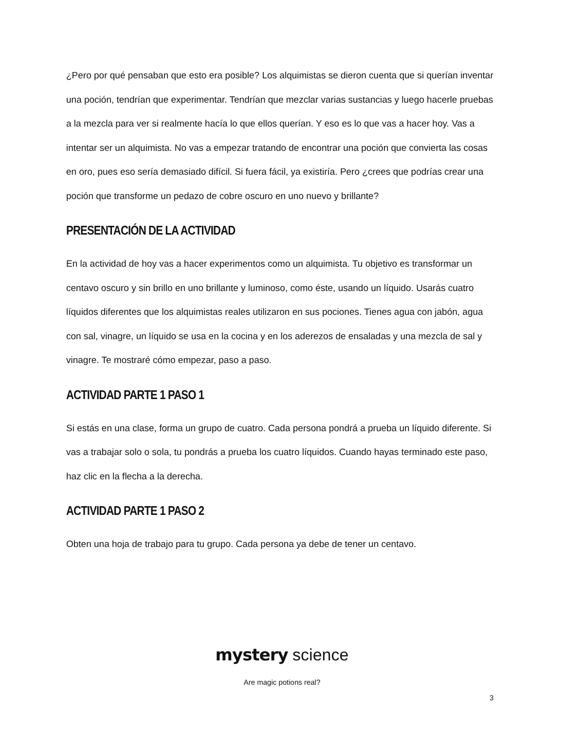¿Pero por qué pensaban que esto era posible? Los alquimistas se dieron cuenta que si querían inventar una poción, tendrían que experimentar. Tendrían que mezclar varias sustancias y luego hacerle pruebas a la mezcla para ver si realmente hacía lo que ellos querían. Y eso es lo que vas a hacer hoy. Vas a intentar ser un alquimista. No vas a empezar tratando de encontrar una poción que convierta las cosas en oro, pues eso sería demasiado difícil. Si fuera fácil, ya existiría. Pero ¿crees que podrías crear una poción que transforme un pedazo de cobre oscuro en uno nuevo y brillante?
PRESENTACIÓN DE LA ACTIVIDAD
En la actividad de hoy vas a hacer experimentos como un alquimista. Tu objetivo es transformar un centavo oscuro y sin brillo en uno brillante y luminoso, como éste, usando un líquido. Usarás cuatro líquidos diferentes que los alquimistas reales utilizaron en sus pociones. Tienes agua con jabón, agua con sal, vinagre, un líquido se usa en la cocina y en los aderezos de ensaladas y una mezcla de sal y vinagre. Te mostraré cómo empezar, paso a paso.
ACTIVIDAD PARTE 1 PASO 1
Si estás en una clase, forma un grupo de cuatro. Cada persona pondrá a prueba un líquido diferente. Si vas a trabajar solo o sola, tu pondrás a prueba los cuatro líquidos. Cuando hayas terminado este paso, haz clic en la flecha a la derecha.
ACTIVIDAD PARTE 1 PASO 2
Obten una hoja de trabajo para tu grupo. Cada persona ya debe de tener un centavo.
mystery science
Are magic potions real?
3